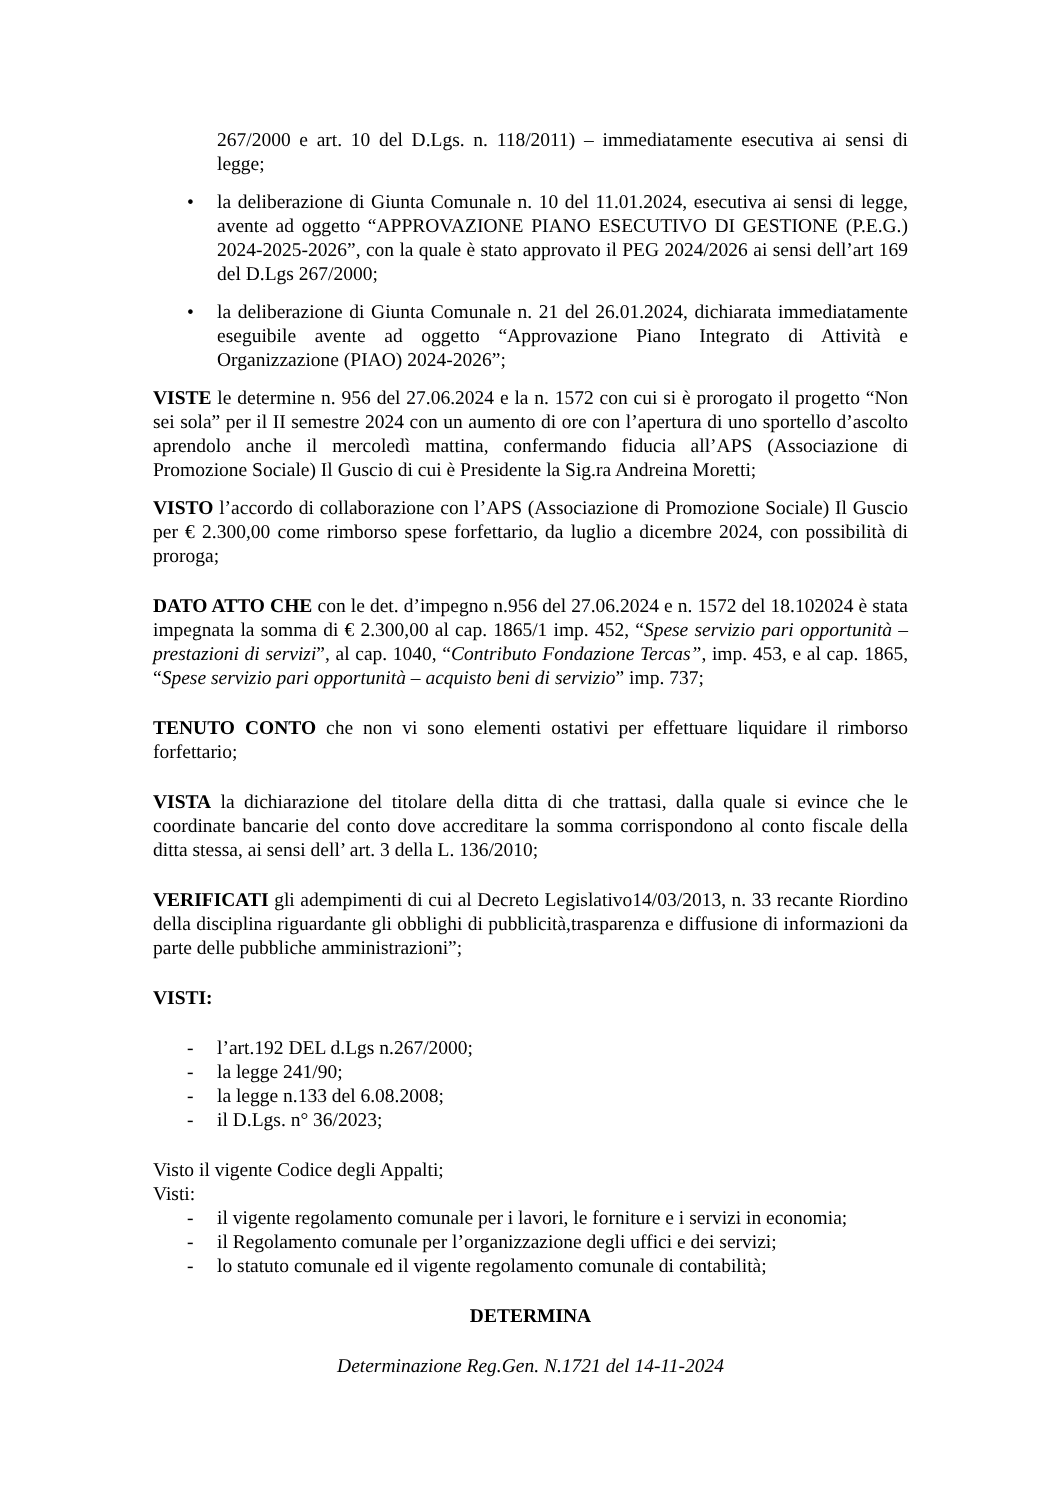267/2000 e art. 10 del D.Lgs. n. 118/2011) – immediatamente esecutiva ai sensi di legge;
• la deliberazione di Giunta Comunale n. 10 del 11.01.2024, esecutiva ai sensi di legge, avente ad oggetto “APPROVAZIONE PIANO ESECUTIVO DI GESTIONE (P.E.G.) 2024-2025-2026”, con la quale è stato approvato il PEG 2024/2026 ai sensi dell’art 169 del D.Lgs 267/2000;
• la deliberazione di Giunta Comunale n. 21 del 26.01.2024, dichiarata immediatamente eseguibile avente ad oggetto “Approvazione Piano Integrato di Attività e Organizzazione (PIAO) 2024-2026”;
VISTE le determine n. 956 del 27.06.2024 e la n. 1572 con cui si è prorogato il progetto “Non sei sola” per il II semestre 2024 con un aumento di ore con l’apertura di uno sportello d’ascolto aprendolo anche il mercoledì mattina, confermando fiducia all’APS (Associazione di Promozione Sociale) Il Guscio di cui è Presidente la Sig.ra Andreina Moretti;
VISTO l’accordo di collaborazione con l’APS (Associazione di Promozione Sociale) Il Guscio per € 2.300,00 come rimborso spese forfettario, da luglio a dicembre 2024, con possibilità di proroga;
DATO ATTO CHE con le det. d’impegno n.956 del 27.06.2024 e n. 1572 del 18.102024 è stata impegnata la somma di € 2.300,00 al cap. 1865/1 imp. 452, “Spese servizio pari opportunità – prestazioni di servizi”, al cap. 1040, “Contributo Fondazione Tercas”, imp. 453, e al cap. 1865, “Spese servizio pari opportunità – acquisto beni di servizio” imp. 737;
TENUTO CONTO che non vi sono elementi ostativi per effettuare liquidare il rimborso forfettario;
VISTA la dichiarazione del titolare della ditta di che trattasi, dalla quale si evince che le coordinate bancarie del conto dove accreditare la somma corrispondono al conto fiscale della ditta stessa, ai sensi dell’ art. 3 della L. 136/2010;
VERIFICATI gli adempimenti di cui al Decreto Legislativo14/03/2013, n. 33 recante Riordino della disciplina riguardante gli obblighi di pubblicità,trasparenza e diffusione di informazioni da parte delle pubbliche amministrazioni”;
VISTI:
- l’art.192 DEL d.Lgs n.267/2000;
- la legge 241/90;
- la legge n.133 del 6.08.2008;
- il D.Lgs. n° 36/2023;
Visto il vigente Codice degli Appalti;
Visti:
- il vigente regolamento comunale per i lavori, le forniture e i servizi in economia;
- il Regolamento comunale per l’organizzazione degli uffici e dei servizi;
- lo statuto comunale ed il vigente regolamento comunale di contabilità;
DETERMINA
Determinazione Reg.Gen. N.1721 del 14-11-2024